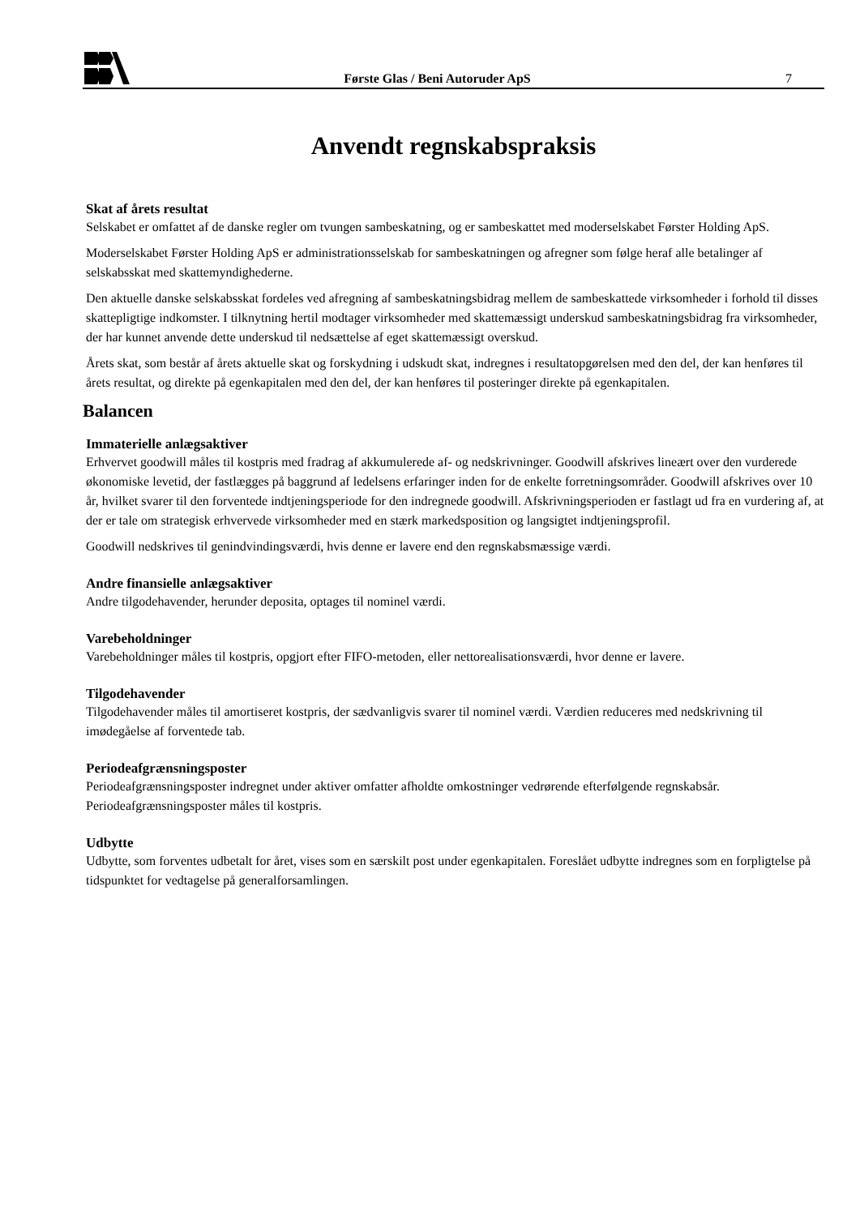Første Glas / Beni Autoruder ApS 7
Anvendt regnskabspraksis
Skat af årets resultat
Selskabet er omfattet af de danske regler om tvungen sambeskatning, og er sambeskattet med moderselskabet Førster Holding ApS.
Moderselskabet Førster Holding ApS er administrationsselskab for sambeskatningen og afregner som følge heraf alle betalinger af selskabsskat med skattemyndighederne.
Den aktuelle danske selskabsskat fordeles ved afregning af sambeskatningsbidrag mellem de sambeskattede virksomheder i forhold til disses skattepligtige indkomster. I tilknytning hertil modtager virksomheder med skattemæssigt underskud sambeskatningsbidrag fra virksomheder, der har kunnet anvende dette underskud til nedsættelse af eget skattemæssigt overskud.
Årets skat, som består af årets aktuelle skat og forskydning i udskudt skat, indregnes i resultatopgørelsen med den del, der kan henføres til årets resultat, og direkte på egenkapitalen med den del, der kan henføres til posteringer direkte på egenkapitalen.
Balancen
Immaterielle anlægsaktiver
Erhvervet goodwill måles til kostpris med fradrag af akkumulerede af- og nedskrivninger. Goodwill afskrives lineært over den vurderede økonomiske levetid, der fastlægges på baggrund af ledelsens erfaringer inden for de enkelte forretningsområder. Goodwill afskrives over 10 år, hvilket svarer til den forventede indtjeningsperiode for den indregnede goodwill. Afskrivningsperioden er fastlagt ud fra en vurdering af, at der er tale om strategisk erhvervede virksomheder med en stærk markedsposition og langsigtet indtjeningsprofil.
Goodwill nedskrives til genindvindingsværdi, hvis denne er lavere end den regnskabsmæssige værdi.
Andre finansielle anlægsaktiver
Andre tilgodehavender, herunder deposita, optages til nominel værdi.
Varebeholdninger
Varebeholdninger måles til kostpris, opgjort efter FIFO-metoden, eller nettorealisationsværdi, hvor denne er lavere.
Tilgodehavender
Tilgodehavender måles til amortiseret kostpris, der sædvanligvis svarer til nominel værdi. Værdien reduceres med nedskrivning til imødegåelse af forventede tab.
Periodeafgrænsningsposter
Periodeafgrænsningsposter indregnet under aktiver omfatter afholdte omkostninger vedrørende efterfølgende regnskabsår. Periodeafgrænsningsposter måles til kostpris.
Udbytte
Udbytte, som forventes udbetalt for året, vises som en særskilt post under egenkapitalen. Foreslået udbytte indregnes som en forpligtelse på tidspunktet for vedtagelse på generalforsamlingen.